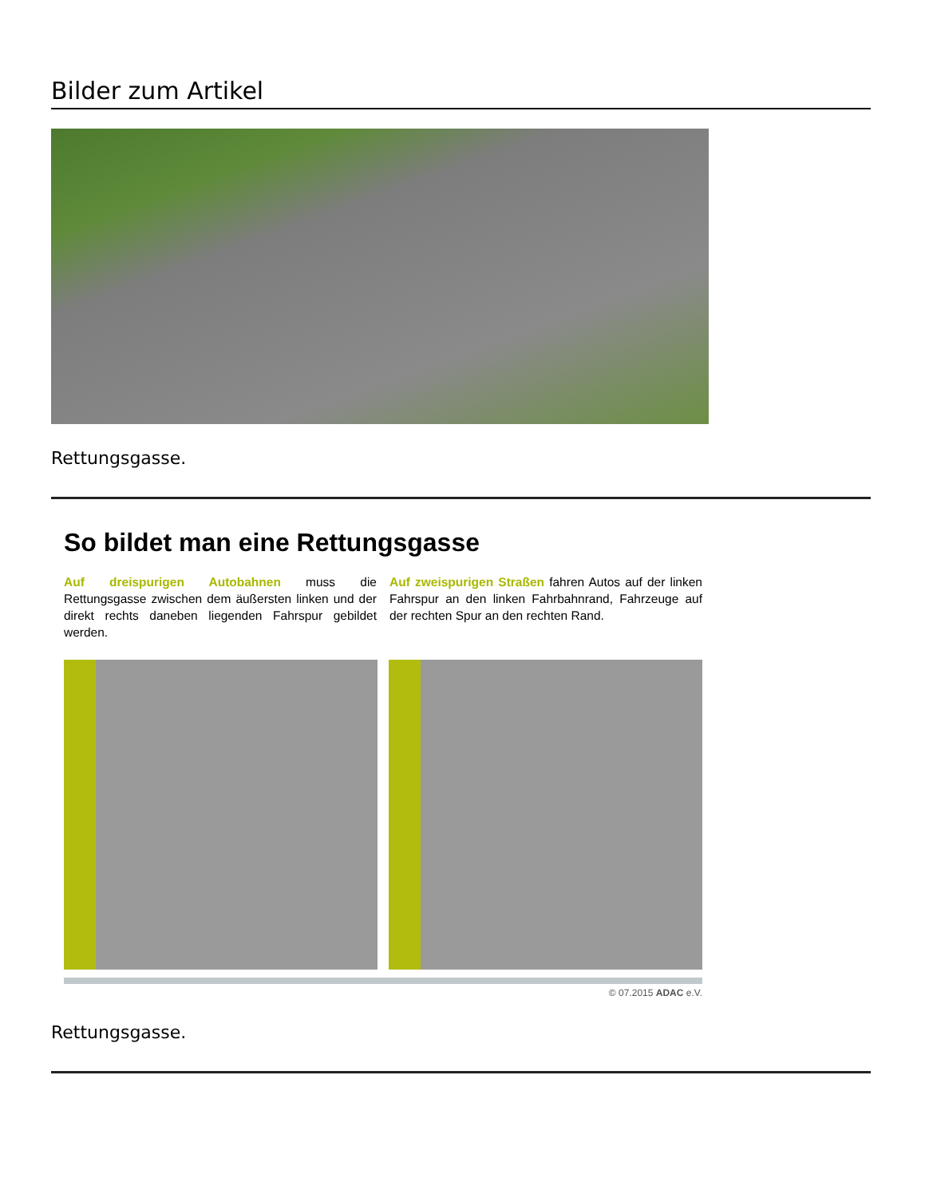Bilder zum Artikel
Rettungsgasse.
So bildet man eine Rettungsgasse
Auf dreispurigen Autobahnen muss die Rettungsgasse zwischen dem äußersten linken und der direkt rechts daneben liegenden Fahrspur gebildet werden.
Auf zweispurigen Straßen fahren Autos auf der linken Fahrspur an den linken Fahrbahnrand, Fahrzeuge auf der rechten Spur an den rechten Rand.
© 07.2015 ADAC e.V.
Rettungsgasse.